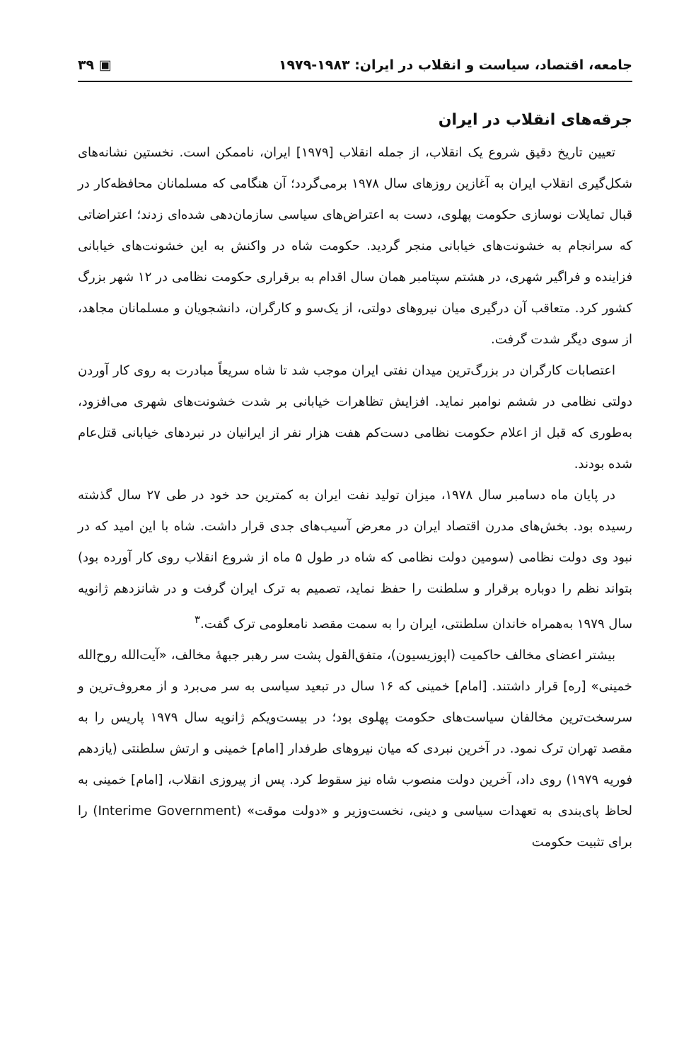جامعه، اقتصاد، سیاست و انقلاب در ایران: ۱۹۸۳-۱۹۷۹ ▣ ۳۹
جرقه‌های انقلاب در ایران
تعیین تاریخ دقیق شروع یک انقلاب، از جمله انقلاب [۱۹۷۹] ایران، ناممکن است. نخستین نشانه‌های شکل‌گیری انقلاب ایران به آغازین روزهای سال ۱۹۷۸ برمی‌گردد؛ آن هنگامی که مسلمانان محافظه‌کار در قبال تمایلات نوسازی حکومت پهلوی، دست به اعتراض‌های سیاسی سازمان‌دهی شده‌ای زدند؛ اعتراضاتی که سرانجام به خشونت‌های خیابانی منجر گردید. حکومت شاه در واکنش به این خشونت‌های خیابانی فزاینده و فراگیر شهری، در هشتم سپتامبر همان سال اقدام به برقراری حکومت نظامی در ۱۲ شهر بزرگ کشور کرد. متعاقب آن درگیری میان نیروهای دولتی، از یک‌سو و کارگران، دانشجویان و مسلمانان مجاهد، از سوی دیگر شدت گرفت.
اعتصابات کارگران در بزرگ‌ترین میدان نفتی ایران موجب شد تا شاه سریعاً مبادرت به روی کار آوردن دولتی نظامی در ششم نوامبر نماید. افزایش تظاهرات خیابانی بر شدت خشونت‌های شهری می‌افزود، به‌طوری که قبل از اعلام حکومت نظامی دست‌کم هفت هزار نفر از ایرانیان در نبردهای خیابانی قتل‌عام شده بودند.
در پایان ماه دسامبر سال ۱۹۷۸، میزان تولید نفت ایران به کمترین حد خود در طی ۲۷ سال گذشته رسیده بود. بخش‌های مدرن اقتصاد ایران در معرض آسیب‌های جدی قرار داشت. شاه با این امید که در نبود وی دولت نظامی (سومین دولت نظامی که شاه در طول ۵ ماه از شروع انقلاب روی کار آورده بود) بتواند نظم را دوباره برقرار و سلطنت را حفظ نماید، تصمیم به ترک ایران گرفت و در شانزدهم ژانویه سال ۱۹۷۹ به‌همراه خاندان سلطنتی، ایران را به سمت مقصد نامعلومی ترک گفت.<sup>۳</sup>
بیشتر اعضای مخالف حاکمیت (اپوزیسیون)، متفق‌القول پشت سر رهبر جبههٔ مخالف، «آیت‌الله روح‌الله خمینی» [ره] قرار داشتند. [امام] خمینی که ۱۶ سال در تبعید سیاسی به سر می‌برد و از معروف‌ترین و سرسخت‌ترین مخالفان سیاست‌های حکومت پهلوی بود؛ در بیست‌ویکم ژانویه سال ۱۹۷۹ پاریس را به مقصد تهران ترک نمود. در آخرین نبردی که میان نیروهای طرفدار [امام] خمینی و ارتش سلطنتی (یازدهم فوریه ۱۹۷۹) روی داد، آخرین دولت منصوب شاه نیز سقوط کرد. پس از پیروزی انقلاب، [امام] خمینی به لحاظ پای‌بندی به تعهدات سیاسی و دینی، نخست‌وزیر و «دولت موقت» (Interime Government) را برای تثبیت حکومت